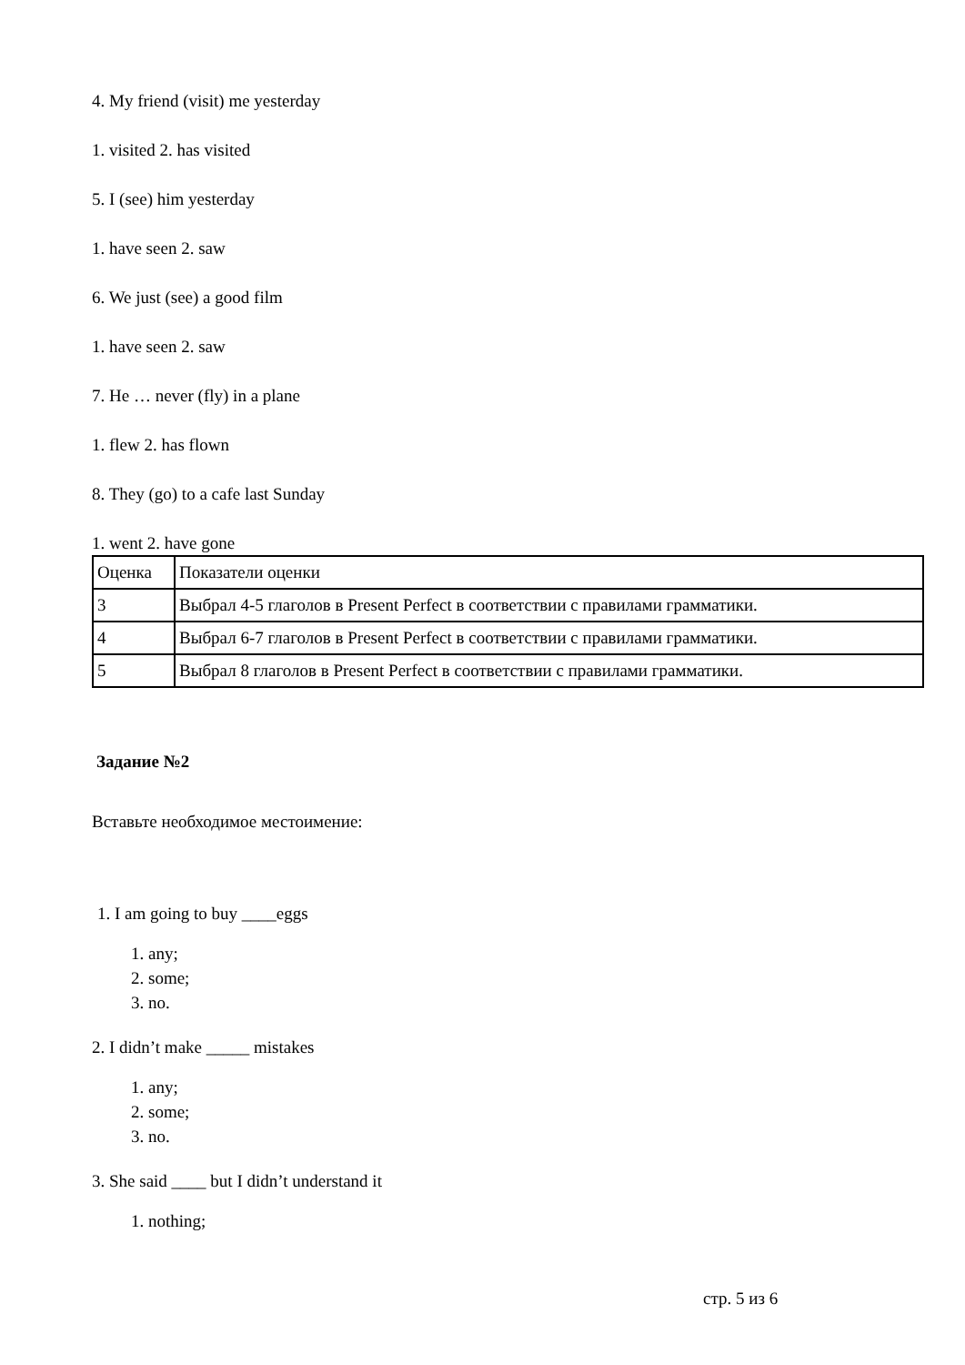4. My friend (visit) me yesterday
1. visited 2. has visited
5. I (see) him yesterday
1. have seen 2. saw
6. We just (see) a good film
1. have seen 2. saw
7. He … never (fly) in a plane
1. flew 2. has flown
8. They (go) to a cafe last Sunday
1. went 2. have gone
| Оценка | Показатели оценки |
| 3 | Выбрал 4-5 глаголов в Present Perfect в соответствии с правилами грамматики. |
| 4 | Выбрал 6-7 глаголов в Present Perfect в соответствии с правилами грамматики. |
| 5 | Выбрал 8 глаголов в Present Perfect в соответствии с правилами грамматики. |
Задание №2
Вставьте необходимое местоимение:
1. I am going to buy ____eggs
1. any;
2. some;
3. no.
2. I didn’t make _____ mistakes
1. any;
2. some;
3. no.
3. She said ____ but I didn’t understand it
1. nothing;
стр. 5 из 6